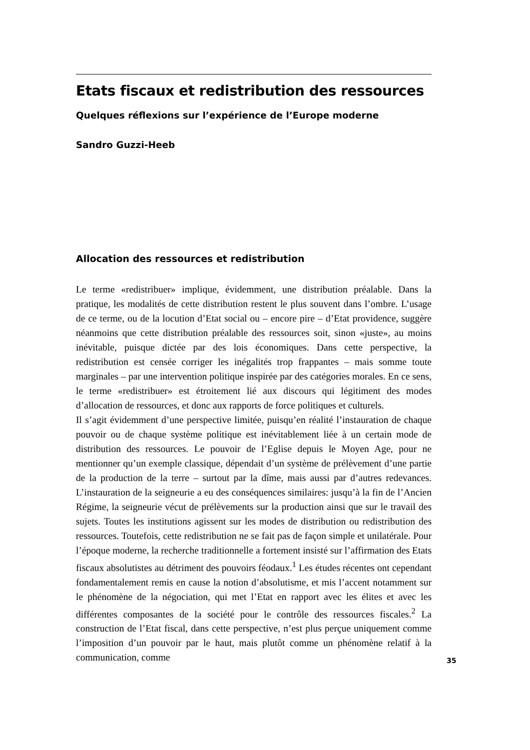Etats fiscaux et redistribution des ressources
Quelques réflexions sur l’expérience de l’Europe moderne
Sandro Guzzi-Heeb
Allocation des ressources et redistribution
Le terme «redistribuer» implique, évidemment, une distribution préalable. Dans la pratique, les modalités de cette distribution restent le plus souvent dans l’ombre. L’usage de ce terme, ou de la locution d’Etat social ou – encore pire – d’Etat providence, suggère néanmoins que cette distribution préalable des ressources soit, sinon «juste», au moins inévitable, puisque dictée par des lois économiques. Dans cette perspective, la redistribution est censée corriger les inégalités trop frappantes – mais somme toute marginales – par une intervention politique inspirée par des catégories morales. En ce sens, le terme «redistribuer» est étroitement lié aux discours qui légitiment des modes d’allocation de ressources, et donc aux rapports de force politiques et culturels.
Il s’agit évidemment d’une perspective limitée, puisqu’en réalité l’instauration de chaque pouvoir ou de chaque système politique est inévitablement liée à un certain mode de distribution des ressources. Le pouvoir de l’Eglise depuis le Moyen Age, pour ne mentionner qu’un exemple classique, dépendait d’un système de prélèvement d’une partie de la production de la terre – surtout par la dîme, mais aussi par d’autres redevances. L’instauration de la seigneurie a eu des conséquences similaires: jusqu’à la fin de l’Ancien Régime, la seigneurie vécut de prélèvements sur la production ainsi que sur le travail des sujets. Toutes les institutions agissent sur les modes de distribution ou redistribution des ressources. Toutefois, cette redistribution ne se fait pas de façon simple et unilatérale. Pour l’époque moderne, la recherche traditionnelle a fortement insisté sur l’affirmation des Etats fiscaux absolutistes au détriment des pouvoirs féodaux.<sup>1</sup> Les études récentes ont cependant fondamentalement remis en cause la notion d’absolutisme, et mis l’accent notamment sur le phénomène de la négociation, qui met l’Etat en rapport avec les élites et avec les différentes composantes de la société pour le contrôle des ressources fiscales.<sup>2</sup> La construction de l’Etat fiscal, dans cette perspective, n’est plus perçue uniquement comme l’imposition d’un pouvoir par le haut, mais plutôt comme un phénomène relatif à la communication, comme
35